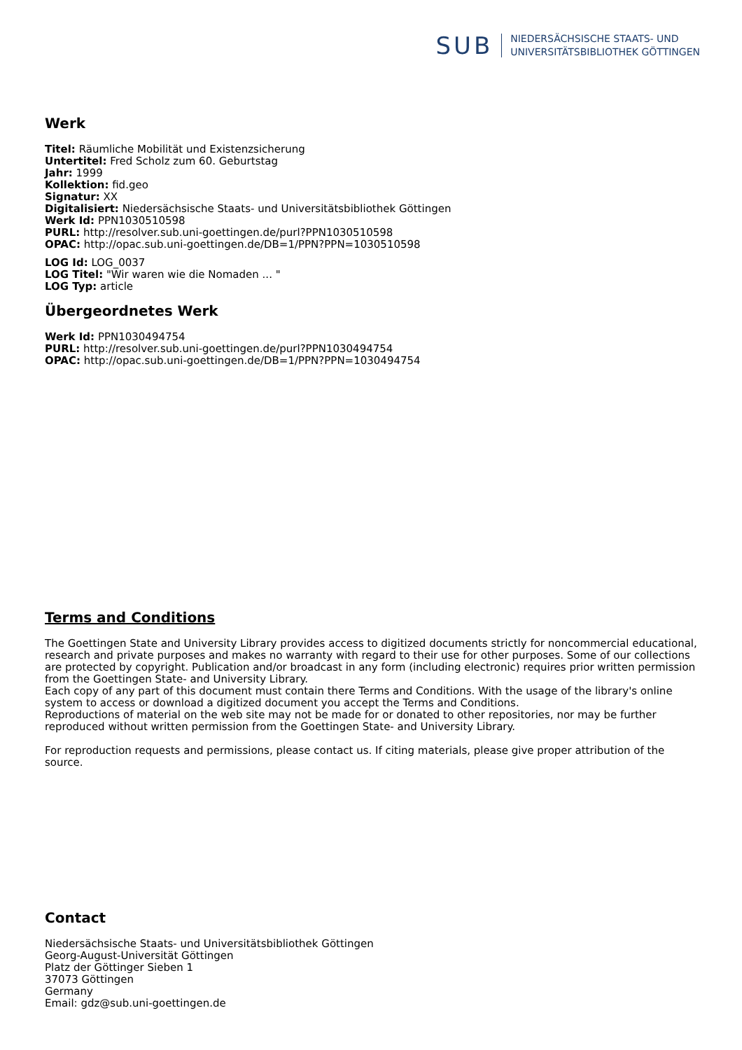SUB
NIEDERSÄCHSISCHE STAATS- UND
UNIVERSITÄTSBIBLIOTHEK GÖTTINGEN
Werk
Titel: Räumliche Mobilität und Existenzsicherung
Untertitel: Fred Scholz zum 60. Geburtstag
Jahr: 1999
Kollektion: fid.geo
Signatur: XX
Digitalisiert: Niedersächsische Staats- und Universitätsbibliothek Göttingen
Werk Id: PPN1030510598
PURL: http://resolver.sub.uni-goettingen.de/purl?PPN1030510598
OPAC: http://opac.sub.uni-goettingen.de/DB=1/PPN?PPN=1030510598
LOG Id: LOG_0037
LOG Titel: "Wir waren wie die Nomaden ... "
LOG Typ: article
Übergeordnetes Werk
Werk Id: PPN1030494754
PURL: http://resolver.sub.uni-goettingen.de/purl?PPN1030494754
OPAC: http://opac.sub.uni-goettingen.de/DB=1/PPN?PPN=1030494754
Terms and Conditions
The Goettingen State and University Library provides access to digitized documents strictly for noncommercial educational, research and private purposes and makes no warranty with regard to their use for other purposes. Some of our collections are protected by copyright. Publication and/or broadcast in any form (including electronic) requires prior written permission from the Goettingen State- and University Library.
Each copy of any part of this document must contain there Terms and Conditions. With the usage of the library's online system to access or download a digitized document you accept the Terms and Conditions.
Reproductions of material on the web site may not be made for or donated to other repositories, nor may be further reproduced without written permission from the Goettingen State- and University Library.
For reproduction requests and permissions, please contact us. If citing materials, please give proper attribution of the source.
Contact
Niedersächsische Staats- und Universitätsbibliothek Göttingen
Georg-August-Universität Göttingen
Platz der Göttinger Sieben 1
37073 Göttingen
Germany
Email: gdz@sub.uni-goettingen.de